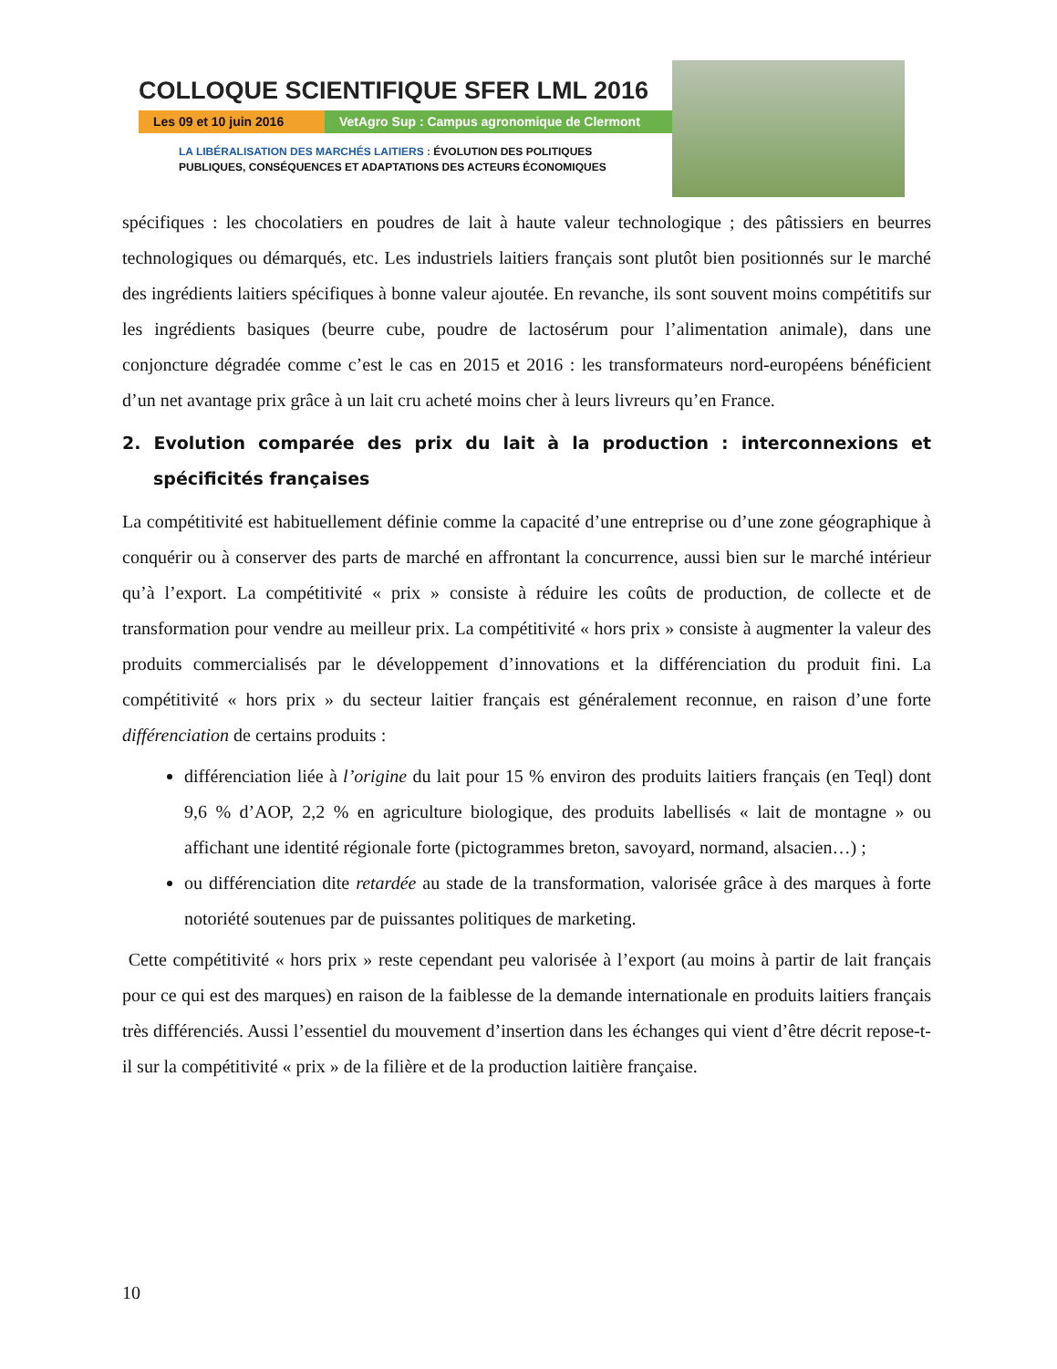COLLOQUE SCIENTIFIQUE SFER LML 2016
Les 09 et 10 juin 2016 VetAgro Sup : Campus agronomique de Clermont
LA LIBÉRALISATION DES MARCHÉS LAITIERS : ÉVOLUTION DES POLITIQUES
PUBLIQUES, CONSÉQUENCES ET ADAPTATIONS DES ACTEURS ÉCONOMIQUES
spécifiques : les chocolatiers en poudres de lait à haute valeur technologique ; des pâtissiers en beurres technologiques ou démarqués, etc. Les industriels laitiers français sont plutôt bien positionnés sur le marché des ingrédients laitiers spécifiques à bonne valeur ajoutée. En revanche, ils sont souvent moins compétitifs sur les ingrédients basiques (beurre cube, poudre de lactosérum pour l’alimentation animale), dans une conjoncture dégradée comme c’est le cas en 2015 et 2016 : les transformateurs nord-européens bénéficient d’un net avantage prix grâce à un lait cru acheté moins cher à leurs livreurs qu’en France.
2. Evolution comparée des prix du lait à la production : interconnexions et spécificités françaises
La compétitivité est habituellement définie comme la capacité d’une entreprise ou d’une zone géographique à conquérir ou à conserver des parts de marché en affrontant la concurrence, aussi bien sur le marché intérieur qu’à l’export. La compétitivité « prix » consiste à réduire les coûts de production, de collecte et de transformation pour vendre au meilleur prix. La compétitivité « hors prix » consiste à augmenter la valeur des produits commercialisés par le développement d’innovations et la différenciation du produit fini. La compétitivité « hors prix » du secteur laitier français est généralement reconnue, en raison d’une forte différenciation de certains produits :
différenciation liée à l’origine du lait pour 15 % environ des produits laitiers français (en Teql) dont 9,6 % d’AOP, 2,2 % en agriculture biologique, des produits labellisés « lait de montagne » ou affichant une identité régionale forte (pictogrammes breton, savoyard, normand, alsacien…) ;
ou différenciation dite retardée au stade de la transformation, valorisée grâce à des marques à forte notoriété soutenues par de puissantes politiques de marketing.
Cette compétitivité « hors prix » reste cependant peu valorisée à l’export (au moins à partir de lait français pour ce qui est des marques) en raison de la faiblesse de la demande internationale en produits laitiers français très différenciés. Aussi l’essentiel du mouvement d’insertion dans les échanges qui vient d’être décrit repose-t-il sur la compétitivité « prix » de la filière et de la production laitière française.
10